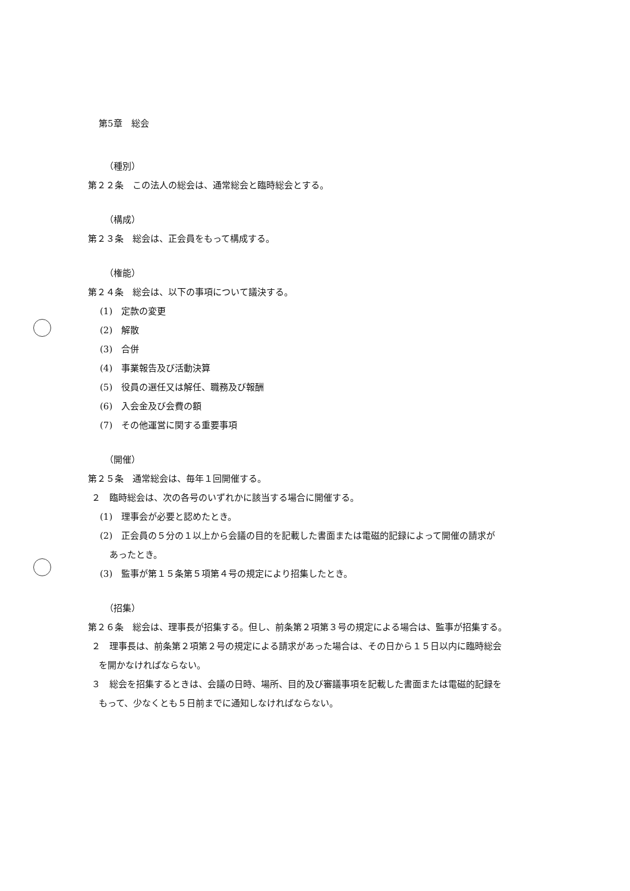第5章　総会
（種別）
第２２条　この法人の総会は、通常総会と臨時総会とする。
（構成）
第２３条　総会は、正会員をもって構成する。
（権能）
第２４条　総会は、以下の事項について議決する。
(1)　定款の変更
(2)　解散
(3)　合併
(4)　事業報告及び活動決算
(5)　役員の選任又は解任、職務及び報酬
(6)　入会金及び会費の額
(7)　その他運営に関する重要事項
（開催）
第２５条　通常総会は、毎年１回開催する。
２　臨時総会は、次の各号のいずれかに該当する場合に開催する。
(1)　理事会が必要と認めたとき。
(2)　正会員の５分の１以上から会議の目的を記載した書面または電磁的記録によって開催の請求が
あったとき。
(3)　監事が第１５条第５項第４号の規定により招集したとき。
（招集）
第２６条　総会は、理事長が招集する。但し、前条第２項第３号の規定による場合は、監事が招集する。
２　理事長は、前条第２項第２号の規定による請求があった場合は、その日から１５日以内に臨時総会
を開かなければならない。
３　総会を招集するときは、会議の日時、場所、目的及び審議事項を記載した書面または電磁的記録を
もって、少なくとも５日前までに通知しなければならない。